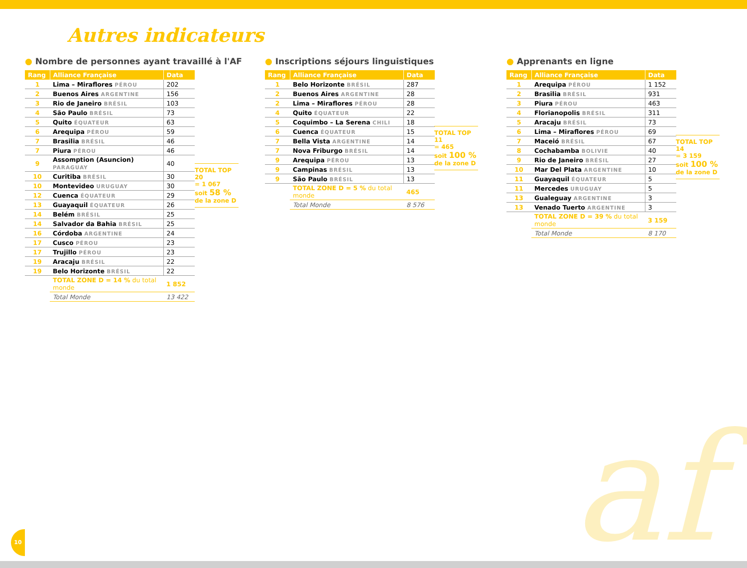Autres indicateurs
● Nombre de personnes ayant travaillé à l'AF
| Rang | Alliance Française | Data |
| --- | --- | --- |
| 1 | Lima – Miraflores PÉROU | 202 |
| 2 | Buenos Aires ARGENTINE | 156 |
| 3 | Rio de Janeiro BRÉSIL | 103 |
| 4 | São Paulo BRÉSIL | 73 |
| 5 | Quito ÉQUATEUR | 63 |
| 6 | Arequipa PÉROU | 59 |
| 7 | Brasilia BRÉSIL | 46 |
| 7 | Piura PÉROU | 46 |
| 9 | Assomption (Asuncion) PARAGUAY | 40 |
| 10 | Curitiba BRÉSIL | 30 |
| 10 | Montevideo URUGUAY | 30 |
| 12 | Cuenca ÉQUATEUR | 29 |
| 13 | Guayaquil ÉQUATEUR | 26 |
| 14 | Belém BRÉSIL | 25 |
| 14 | Salvador da Bahia BRÉSIL | 25 |
| 16 | Córdoba ARGENTINE | 24 |
| 17 | Cusco PÉROU | 23 |
| 17 | Trujillo PÉROU | 23 |
| 19 | Aracaju BRÉSIL | 22 |
| 19 | Belo Horizonte BRÉSIL | 22 |
| | TOTAL ZONE D = 14 % du total monde | 1 852 |
| | Total Monde | 13 422 |
TOTAL TOP 20
= 1 067
soit 58 %
de la zone D
● Inscriptions séjours linguistiques
| Rang | Alliance Française | Data |
| --- | --- | --- |
| 1 | Belo Horizonte BRÉSIL | 287 |
| 2 | Buenos Aires ARGENTINE | 28 |
| 2 | Lima – Miraflores PÉROU | 28 |
| 4 | Quito ÉQUATEUR | 22 |
| 5 | Coquimbo – La Serena CHILI | 18 |
| 6 | Cuenca ÉQUATEUR | 15 |
| 7 | Bella Vista ARGENTINE | 14 |
| 7 | Nova Friburgo BRÉSIL | 14 |
| 9 | Arequipa PÉROU | 13 |
| 9 | Campinas BRÉSIL | 13 |
| 9 | São Paulo BRÉSIL | 13 |
| | TOTAL ZONE D = 5 % du total monde | 465 |
| | Total Monde | 8 576 |
TOTAL TOP 11
= 465
soit 100 %
de la zone D
● Apprenants en ligne
| Rang | Alliance Française | Data |
| --- | --- | --- |
| 1 | Arequipa PÉROU | 1 152 |
| 2 | Brasilia BRÉSIL | 931 |
| 3 | Piura PÉROU | 463 |
| 4 | Florianopolis BRÉSIL | 311 |
| 5 | Aracaju BRÉSIL | 73 |
| 6 | Lima – Miraflores PÉROU | 69 |
| 7 | Maceió BRÉSIL | 67 |
| 8 | Cochabamba BOLIVIE | 40 |
| 9 | Rio de Janeiro BRÉSIL | 27 |
| 10 | Mar Del Plata ARGENTINE | 10 |
| 11 | Guayaquil ÉQUATEUR | 5 |
| 11 | Mercedes URUGUAY | 5 |
| 13 | Gualeguay ARGENTINE | 3 |
| 13 | Venado Tuerto ARGENTINE | 3 |
| | TOTAL ZONE D = 39 % du total monde | 3 159 |
| | Total Monde | 8 170 |
TOTAL TOP 14
= 3 159
soit 100 %
de la zone D
af 10